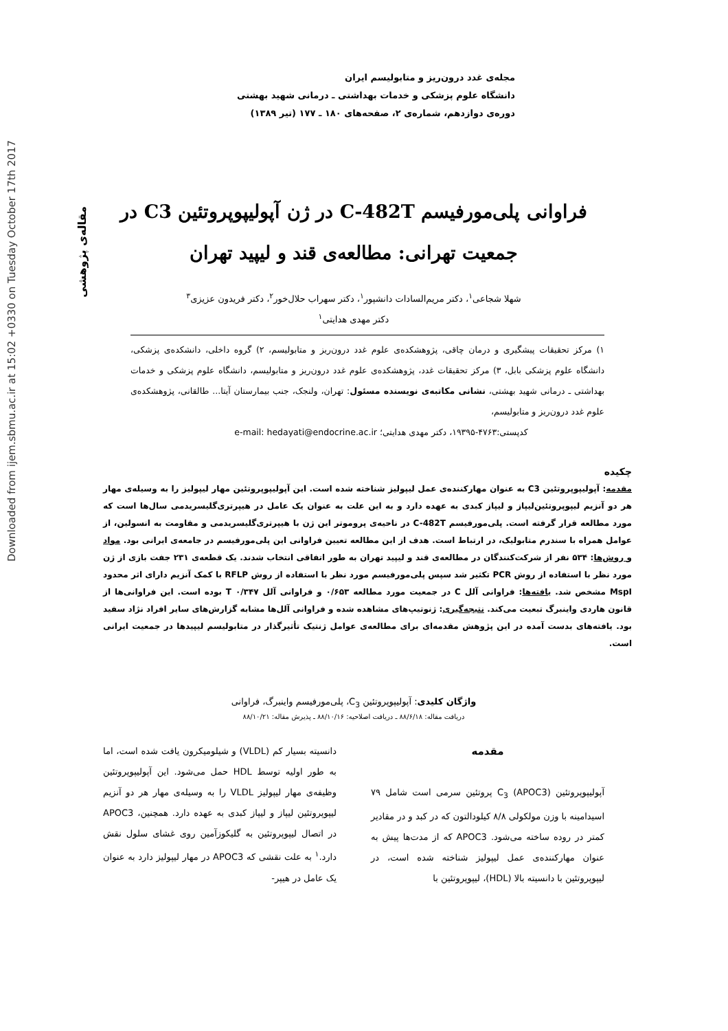Downloaded from ijem.sbmu.ac.ir at 15:02 +0330 on Tuesday October 17th 2017
مقاله‌ی پژوهشی
مجله‌ی غدد درون‌ریز و متابولیسم ایران
دانشگاه علوم پزشکی و خدمات بهداشتی ـ درمانی شهید بهشتی
دوره‌ی دوازدهم، شماره‌ی ۲، صفحه‌های ۱۸۰ ـ ۱۷۷ (تیر ۱۳۸۹)
فراوانی پلی‌مورفیسم C-482T در ژن آپولیپوپروتئین C3 در
جمعیت تهرانی: مطالعه‌ی قند و لیپید تهران
شهلا شجاعی<sup>۱</sup>، دکتر مریم‌السادات دانشپور<sup>۱</sup>، دکتر سهراب حلال‌خور<sup>۲</sup>، دکتر فریدون عزیزی<sup>۳</sup>
دکتر مهدی هدایتی<sup>۱</sup>
۱) مرکز تحقیقات پیشگیری و درمان چاقی، پژوهشکده‌ی علوم غدد درون‌ریز و متابولیسم، ۲) گروه داخلی، دانشکده‌ی پزشکی، دانشگاه علوم پزشکی بابل، ۳) مرکز تحقیقات غدد، پژوهشکده‌ی علوم غدد درون‌ریز و متابولیسم، دانشگاه علوم پزشکی و خدمات بهداشتی ـ درمانی شهید بهشتی، نشانی مکاتبه‌ی نویسنده مسئول: تهران، ولنجک، جنب بیمارستان آیتا... طالقانی، پژوهشکده‌ی علوم غدد درون‌ریز و متابولیسم،
کدپستی:۴۷۶۳-۱۹۳۹۵، دکتر مهدی هدایتی؛ e-mail: hedayati@endocrine.ac.ir
چکیده
مقدمه: آپولیپوپروتئین C3 به عنوان مهارکننده‌ی عمل لیپولیز شناخته شده است. این آپولیپوپروتئین مهار لیپولیز را به وسیله‌ی مهار هر دو آنزیم لیپوپروتئین‌لیپاز و لیپاز کبدی به عهده دارد و به این علت به عنوان یک عامل در هیپرتری‌گلیسریدمی سال‌ها است که مورد مطالعه قرار گرفته است. پلی‌مورفیسم C-482T در ناحیه‌ی پروموتر این ژن با هیپرتری‌گلیسریدمی و مقاومت به انسولین، از عوامل همراه با سندرم متابولیک، در ارتباط است. هدف از این مطالعه تعیین فراوانی این پلی‌مورفیسم در جامعه‌ی ایرانی بود. مواد و روش‌ها: ۵۳۴ نفر از شرکت‌کنندگان در مطالعه‌ی قند و لیپید تهران به طور اتفاقی انتخاب شدند. یک قطعه‌ی ۲۳۱ جفت بازی از ژن مورد نظر با استفاده از روش PCR تکثیر شد سپس پلی‌مورفیسم مورد نظر با استفاده از روش RFLP با کمک آنزیم دارای اثر محدود MspI مشخص شد. یافته‌ها: فراوانی آلل C در جمعیت مورد مطالعه ۰/۶۵۳ و فراوانی آلل T ۰/۳۴۷ بوده است. این فراوانی‌ها از قانون هاردی واینبرگ تبعیت می‌کند. نتیجه‌گیری: ژنوتیپ‌های مشاهده شده و فراوانی آلل‌ها مشابه گزارش‌های سایر افراد نژاد سفید بود. یافته‌های بدست آمده در این پژوهش مقدمه‌ای برای مطالعه‌ی عوامل ژنتیک تأثیرگذار در متابولیسم لیپیدها در جمعیت ایرانی است.
واژگان کلیدی: آپولیپوپروتئین C<sub>3</sub>، پلی‌مورفیسم واینبرگ، فراوانی
دریافت مقاله: ۸۸/۶/۱۸ ـ دریافت اصلاحیه: ۸۸/۱۰/۱۶ ـ پذیرش مقاله: ۸۸/۱۰/۲۱
مقدمه
آپولیپوپروتئین C<sub>3</sub> (APOC3) پروتئین سرمی است شامل ۷۹ اسیدامینه با وزن مولکولی ۸/۸ کیلودالتون که در کبد و در مقادیر کمتر در روده ساخته می‌شود. APOC3 که از مدت‌ها پیش به عنوان مهارکننده‌ی عمل لیپولیز شناخته شده است، در لیپوپروتئین با دانسیته بالا (HDL)، لیپوپروتئین با
دانسیته بسیار کم (VLDL) و شیلومیکرون یافت شده است، اما به طور اولیه توسط HDL حمل می‌شود. این آپولیپوپروتئین وظیفه‌ی مهار لیپولیز VLDL را به وسیله‌ی مهار هر دو آنزیم لیپوپروتئین لیپاز و لیپاز کبدی به عهده دارد. همچنین، APOC3 در اتصال لیپوپروتئین به گلیکوزآمین روی غشای سلول نقش دارد.<sup>۱</sup> به علت نقشی که APOC3 در مهار لیپولیز دارد به عنوان یک عامل در هیپر-